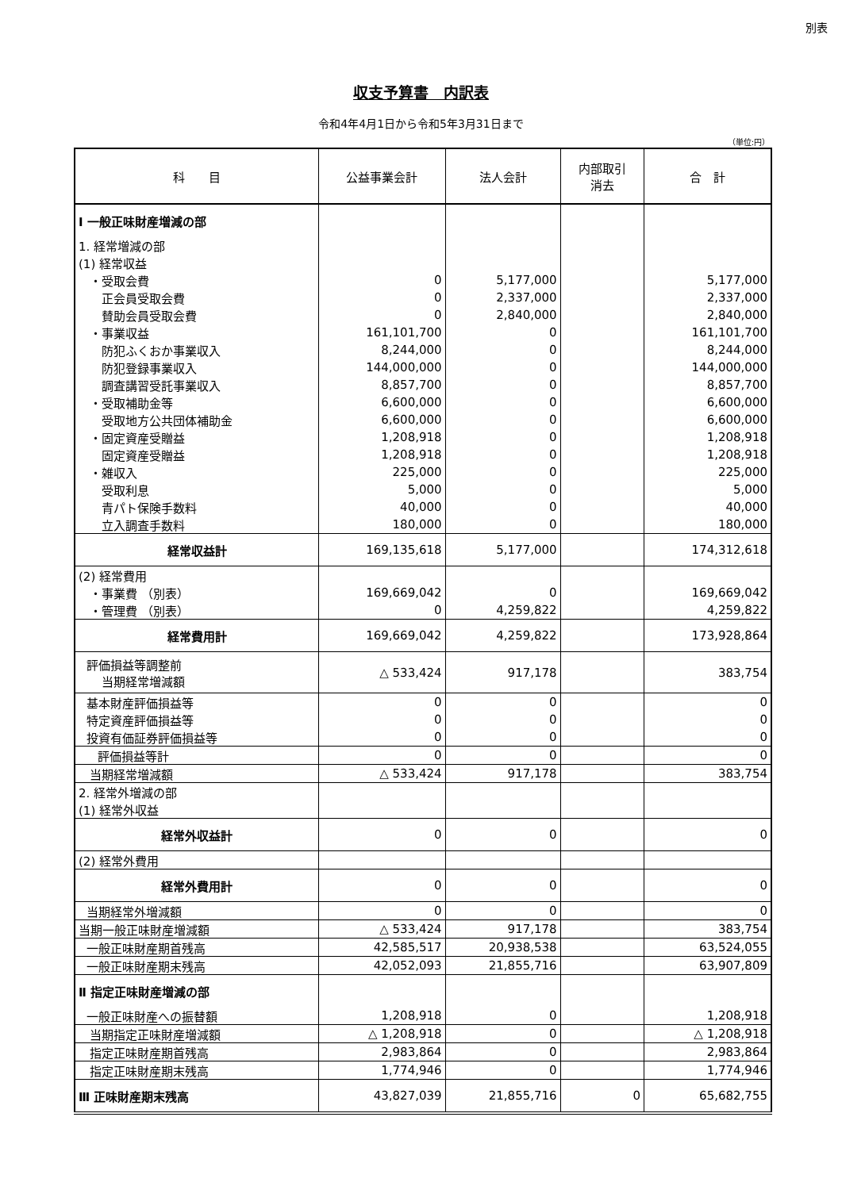別表
収支予算書　内訳表
令和4年4月1日から令和5年3月31日まで
（単位:円）
| 科 目 | 公益事業会計 | 法人会計 | 内部取引 消去 | 合 計 |
| --- | --- | --- | --- | --- |
| Ⅰ 一般正味財産増減の部 | | | | |
| 1. 経常増減の部 | | | | |
| (1) 経常収益 | | | | |
| ・受取会費 | 0 | 5,177,000 | | 5,177,000 |
| 正会員受取会費 | 0 | 2,337,000 | | 2,337,000 |
| 賛助会員受取会費 | 0 | 2,840,000 | | 2,840,000 |
| ・事業収益 | 161,101,700 | 0 | | 161,101,700 |
| 防犯ふくおか事業収入 | 8,244,000 | 0 | | 8,244,000 |
| 防犯登録事業収入 | 144,000,000 | 0 | | 144,000,000 |
| 調査講習受託事業収入 | 8,857,700 | 0 | | 8,857,700 |
| ・受取補助金等 | 6,600,000 | 0 | | 6,600,000 |
| 受取地方公共団体補助金 | 6,600,000 | 0 | | 6,600,000 |
| ・固定資産受贈益 | 1,208,918 | 0 | | 1,208,918 |
| 固定資産受贈益 | 1,208,918 | 0 | | 1,208,918 |
| ・雑収入 | 225,000 | 0 | | 225,000 |
| 受取利息 | 5,000 | 0 | | 5,000 |
| 青パト保険手数料 | 40,000 | 0 | | 40,000 |
| 立入調査手数料 | 180,000 | 0 | | 180,000 |
| 経常収益計 | 169,135,618 | 5,177,000 | | 174,312,618 |
| (2) 経常費用 | | | | |
| ・事業費 （別表） | 169,669,042 | 0 | | 169,669,042 |
| ・管理費 （別表） | 0 | 4,259,822 | | 4,259,822 |
| 経常費用計 | 169,669,042 | 4,259,822 | | 173,928,864 |
| 評価損益等調整前 当期経常増減額 | △ 533,424 | 917,178 | | 383,754 |
| 基本財産評価損益等 | 0 | 0 | | 0 |
| 特定資産評価損益等 | 0 | 0 | | 0 |
| 投資有価証券評価損益等 | 0 | 0 | | 0 |
| 評価損益等計 | 0 | 0 | | 0 |
| 当期経常増減額 | △ 533,424 | 917,178 | | 383,754 |
| 2. 経常外増減の部 | | | | |
| (1) 経常外収益 | | | | |
| 経常外収益計 | 0 | 0 | | 0 |
| (2) 経常外費用 | | | | |
| 経常外費用計 | 0 | 0 | | 0 |
| 当期経常外増減額 | 0 | 0 | | 0 |
| 当期一般正味財産増減額 | △ 533,424 | 917,178 | | 383,754 |
| 一般正味財産期首残高 | 42,585,517 | 20,938,538 | | 63,524,055 |
| 一般正味財産期末残高 | 42,052,093 | 21,855,716 | | 63,907,809 |
| Ⅱ 指定正味財産増減の部 | | | | |
| 一般正味財産への振替額 | 1,208,918 | 0 | | 1,208,918 |
| 当期指定正味財産増減額 | △ 1,208,918 | 0 | | △ 1,208,918 |
| 指定正味財産期首残高 | 2,983,864 | 0 | | 2,983,864 |
| 指定正味財産期末残高 | 1,774,946 | 0 | | 1,774,946 |
| Ⅲ 正味財産期末残高 | 43,827,039 | 21,855,716 | 0 | 65,682,755 |